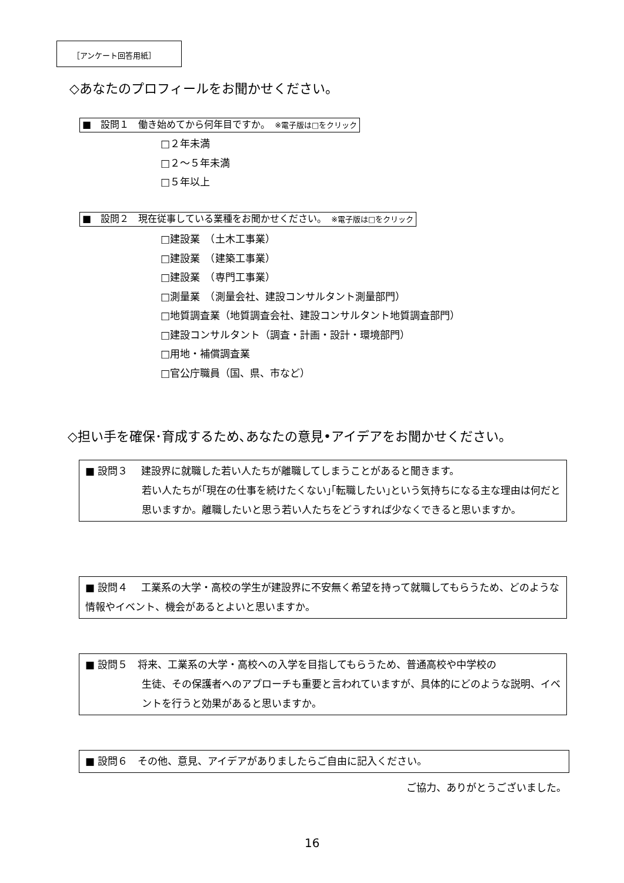［アンケート回答用紙］
◇あなたのプロフィールをお聞かせください。
■　設問１　働き始めてから何年目ですか。　※電子版は□をクリック
□２年未満
□２～５年未満
□５年以上
■　設問２　現在従事している業種をお聞かせください。　※電子版は□をクリック
□建設業　（土木工事業）
□建設業　（建築工事業）
□建設業　（専門工事業）
□測量業　（測量会社、建設コンサルタント測量部門）
□地質調査業（地質調査会社、建設コンサルタント地質調査部門）
□建設コンサルタント（調査・計画・設計・環境部門）
□用地・補償調査業
□官公庁職員（国、県、市など）
◇担い手を確保･育成するため､あなたの意見•アイデアをお聞かせください。
■ 設問３　 建設界に就職した若い人たちが離職してしまうことがあると聞きます。
若い人たちが｢現在の仕事を続けたくない｣｢転職したい｣という気持ちになる主な理由は何だと思いますか。離職したいと思う若い人たちをどうすれば少なくできると思いますか。
■ 設問４　 工業系の大学・高校の学生が建設界に不安無く希望を持って就職してもらうため、どのような情報やイベント、機会があるとよいと思いますか。
■ 設問５　将来、工業系の大学・高校への入学を目指してもらうため、普通高校や中学校の
生徒、その保護者へのアプローチも重要と言われていますが、具体的にどのような説明、イベントを行うと効果があると思いますか。
■ 設問６　その他、意見、アイデアがありましたらご自由に記入ください。
ご協力、ありがとうございました。
16